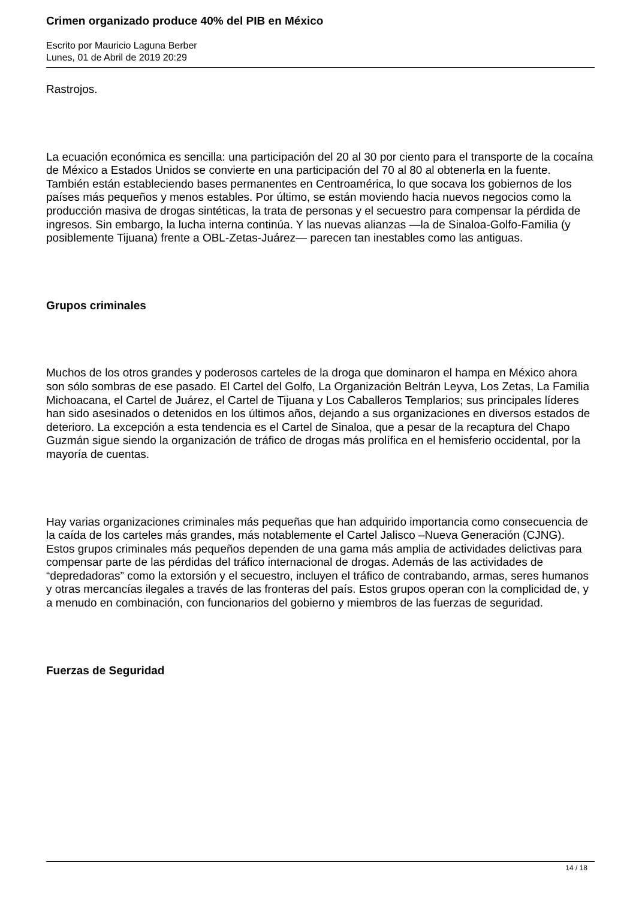Crimen organizado produce 40% del PIB en México
Escrito por Mauricio Laguna Berber
Lunes, 01 de Abril de 2019 20:29
Rastrojos.
La ecuación económica es sencilla: una participación del 20 al 30 por ciento para el transporte de la cocaína de México a Estados Unidos se convierte en una participación del 70 al 80 al obtenerla en la fuente. También están estableciendo bases permanentes en Centroamérica, lo que socava los gobiernos de los países más pequeños y menos estables. Por último, se están moviendo hacia nuevos negocios como la producción masiva de drogas sintéticas, la trata de personas y el secuestro para compensar la pérdida de ingresos. Sin embargo, la lucha interna continúa. Y las nuevas alianzas —la de Sinaloa-Golfo-Familia (y posiblemente Tijuana) frente a OBL-Zetas-Juárez— parecen tan inestables como las antiguas.
Grupos criminales
Muchos de los otros grandes y poderosos carteles de la droga que dominaron el hampa en México ahora son sólo sombras de ese pasado. El Cartel del Golfo, La Organización Beltrán Leyva, Los Zetas, La Familia Michoacana, el Cartel de Juárez, el Cartel de Tijuana y Los Caballeros Templarios; sus principales líderes han sido asesinados o detenidos en los últimos años, dejando a sus organizaciones en diversos estados de deterioro. La excepción a esta tendencia es el Cartel de Sinaloa, que a pesar de la recaptura del Chapo Guzmán sigue siendo la organización de tráfico de drogas más prolífica en el hemisferio occidental, por la mayoría de cuentas.
Hay varias organizaciones criminales más pequeñas que han adquirido importancia como consecuencia de la caída de los carteles más grandes, más notablemente el Cartel Jalisco –Nueva Generación (CJNG). Estos grupos criminales más pequeños dependen de una gama más amplia de actividades delictivas para compensar parte de las pérdidas del tráfico internacional de drogas. Además de las actividades de “depredadoras” como la extorsión y el secuestro, incluyen el tráfico de contrabando, armas, seres humanos y otras mercancías ilegales a través de las fronteras del país. Estos grupos operan con la complicidad de, y a menudo en combinación, con funcionarios del gobierno y miembros de las fuerzas de seguridad.
Fuerzas de Seguridad
14 / 18